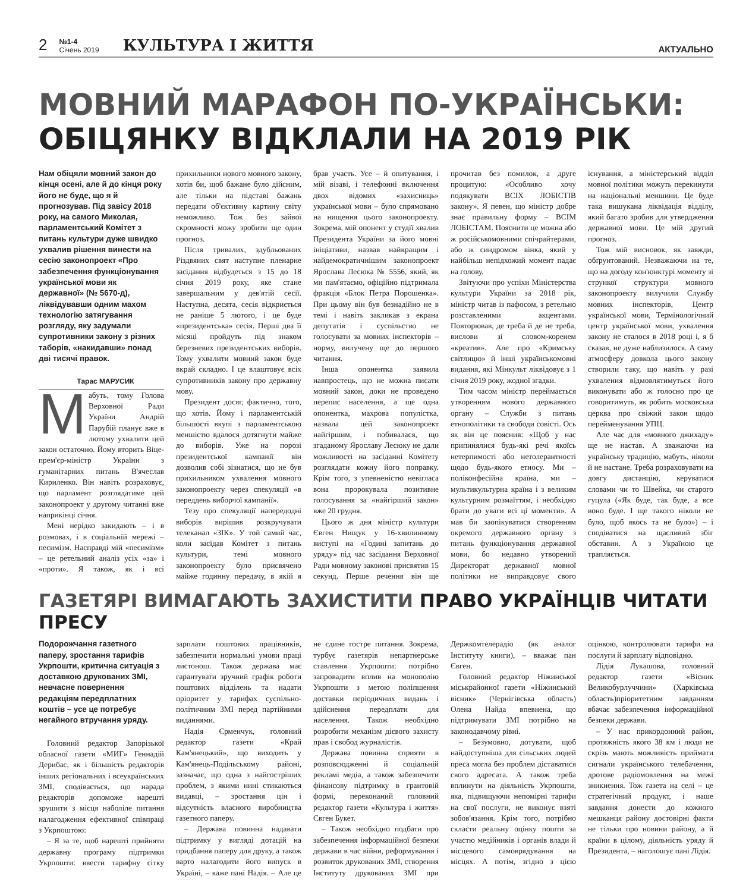2 №1-4
Січень 2019 КУЛЬТУРА І ЖИТТЯ АКТУАЛЬНО
МОВНИЙ МАРАФОН ПО-УКРАЇНСЬКИ:
ОБІЦЯНКУ ВІДКЛАЛИ НА 2019 РІК
Нам обіцяли мовний закон до кінця осені, але й до кінця року його не буде, що я й прогнозував. Під завісу 2018 року, на самого Миколая, парламентський Комітет з питань культури дуже швидко ухвалив рішення винести на сесію законопроект «Про забезпечення функціонування української мови як державної» (№ 5670-д), ліквідувавши одним махом технологію затягування розгляду, яку задумали супротивники закону з різних таборів, «накидавши» понад дві тисячі правок.
Тарас МАРУСИК
Мабуть, тому Голова Верховної Ради України Андрій Парубій планує вже в лютому ухвалити цей закон остаточно. Йому вторить Віце-прем'єр-міністр України з гуманітарних питань В'ячеслав Кириленко. Він навіть розраховує, що парламент розглядатиме цей законопроект у другому читанні вже наприкінці січня.
Мені нерідко закидають – і в розмовах, і в соціальній мережі – песимізм. Насправді мій «песимізм» – це ретельний аналіз усіх «за» і «проти». Я також, як і всі прихильники нового мовного закону, хотів би, щоб бажане було дійсним, але тільки на підставі бажань передати об'єктивну картину світу неможливо. Тож без зайвої скромності можу зробити ще один прогноз.
Після тривалих, здубльованих Різдвяних свят наступне пленарне засідання відбудеться з 15 до 18 січня 2019 року, яке стане завершальним у дев'ятій сесії. Наступна, десята, сесія відкриється не раніше 5 лютого, і це буде «президентська» сесія. Перші два її місяці пройдуть під знаком березневих президентських виборів. Тому ухвалити мовний закон буде вкрай складно. І це влаштовує всіх супротивників закону про державну мову.
Президент досяг, фактично, того, що хотів. Йому і парламентській більшості вкупі з парламентською меншістю вдалося дотягнути майже до виборів. Уже на порозі президентської кампанії він дозволив собі зізнатися, що не був прихильником ухвалення мовного законопроекту через спекуляції «в переддень виборчої кампанії».
Тезу про спекуляції напередодні виборів вирішив розкручувати телеканал «ЗІК». У той самий час, коли засідав Комітет з питань культури, темі мовного законопроекту було присвячено майже годинну передачу, в якій я брав участь. Усе – й опитування, і мій візаві, і телефонні включення двох відомих «захисниць» української мови – було спрямовано на нищення цього законопроекту. Зокрема, мій опонент у студії хвалив Президента України за його мовні ініціативи, назвав найкращим і найдемократичнішим законопроект Ярослава Лесюка № 5556, який, як ми пам'ятаємо, офіційно підтримала фракція «Блок Петра Порошенка». При цьому він був безнадійно не в темі і навіть закликав з екрана депутатів і суспільство не голосувати за мовних інспекторів – норму, вилучену ще до першого читання.
Інша опонентка заявила навпростець, що не можна писати мовний закон, доки не проведено перепис населення, а ще одна опонентка, махрова популістка, назвала цей законопроект найгіршим, і побивалася, що згаданому Ярославу Лесюку не дали можливості на засіданні Комітету розглядати кожну його поправку. Крім того, з упевненістю невігласа вона пророкувала позитивне голосування за «найгірший закон» вже 20 грудня.
Цього ж дня міністр культури Євген Нищук у 16-хвилинному виступі на «Годині запитань до уряду» під час засідання Верховної Ради мовному законові присвятив 15 секунд. Перше речення він ще прочитав без помилок, а друге процитую: «Особливо хочу подякувати ВСІХ ЛОБІСТІВ закону». Я певен, що міністр добре знає правильну форму – ВСІМ ЛОБІСТАМ. Пояснити це можна або ж російськомовними спічрайтерами, або ж синдромом вінка, який у найбільш непідхожий момент падає на голову.
Звітуючи про успіхи Міністерства культури України за 2018 рік, міністр читав із пафосом, з ретельно розставленими акцентами. Повторював, де треба й де не треба, вислови зі словом-коренем «креатив». Але про «Кримську світлицю» й інші українськомовні видання, які Мінкульт ліквідовує з 1 січня 2019 року, жодної згадки.
Тим часом міністр переймається утворенням нового державного органу – Служби з питань етнополітики та свободи совісті. Ось як він це пояснив: «Щоб у нас припинялися будь-які речі якоїсь нетерпимості або нетолерантності щодо будь-якого етносу. Ми – поліконфесійна країна, ми – мультикультурна країна і з великим культурним розмаїттям, і необхідно брати до уваги всі ці моменти». А мав би заопікуватися створенням окремого державного органу з питань функціонування державної мови, бо недавно утворений Директорат державної мовної політики не виправдовує свого існування, а міністерський відділ мовної політики можуть перекинути на національні меншини. Це буде така вишукана ліквідація відділу, який багато зробив для утвердження державної мови. Це мій другий прогноз.
Тож мій висновок, як завжди, обґрунтований. Незважаючи на те, що на догоду кон'юнктурі моменту зі стрункої структури мовного законопроекту вилучили Службу мовних інспекторів, Центр української мови, Термінологічний центр української мови, ухвалення закону не сталося в 2018 році і, я б сказав, не дуже наблизилося. А саму атмосферу довкола цього закону створили таку, що навіть у разі ухвалення відмовлятимуться його виконувати або ж голосно про це говоритимуть, як робить московська церква про свіжий закон щодо перейменування УПЦ.
Але час для «мовного джихаду» ще не настав. А зважаючи на українську традицію, мабуть, ніколи й не настане. Треба розраховувати на довгу дистанцію, керуватися словами чи то Швейка, чи старого гуцула («Як буде, так буде, а все воно буде. І ще такого ніколи не було, щоб якось та не було») – і сподіватися на щасливий збіг обставин. А з Україною це трапляється.
ГАЗЕТЯРІ ВИМАГАЮТЬ ЗАХИСТИТИ ПРАВО УКРАЇНЦІВ ЧИТАТИ ПРЕСУ
Подорожчання газетного паперу, зростання тарифів Укрпошти, критична ситуація з доставкою друкованих ЗМІ, невчасне повернення редакціям передплатних коштів – усе це потребує негайного втручання уряду.
Головний редактор Запорізької обласної газети «МИГ» Геннадій Дерибас, як і більшість редакторів інших регіональних і всеукраїнських ЗМІ, сподівається, що нарада редакторів допоможе нарешті зрушити з місця наболіле питання налагодження ефективної співпраці з Укрпоштою:
– Я за те, щоб нарешті прийняти державну програму підтримки Укрпошти: ввести тарифну сітку зарплати поштових працівників, забезпечити нормальні умови праці листонош. Також держава має гарантувати зручний графік роботи поштових відділень та надати пріоритет у тарифах суспільно-політичним ЗМІ перед партійними виданнями.
Надія Єрменчук, головний редактор газети «Край Кам'янецький», що виходить у Кам'янець-Подільському районі, зазначає, що одна з найгостріших проблем, з якими нині стикаються видавці, – зростання цін і відсутність власного виробництва газетного паперу.
– Держава повинна надавати підтримку у вигляді дотацій на придбання паперу для друку, а також варто налагодити його випуск в Україні, – каже пані Надія. – Але це не єдине гостре питання. Зокрема, турбує газетярів непартнерське ставлення Укрпошти: потрібно запровадити вплив на монополію Укрпошти з метою поліпшення доставки періодичних видань і здійснення передплати для населення. Також необхідно розробити механізм дієвого захисту прав і свобод журналістів.
Держава повинна сприяти в розповсюдженні й соціальній рекламі медіа, а також забезпечити фінансову підтримку в грантовій формі, переконаний головний редактор газети «Культура і життя» Євген Букет.
– Також необхідно подбати про забезпечення інформаційної безпеки держави в час війни, реформування і розвиток друкованих ЗМІ, створення Інституту друкованих ЗМІ при Держкомтелерадіо (як аналог Інституту книги), – вважає пан Євген.
Головний редактор Ніжинської міськрайонної газети «Ніжинський вісник» (Чернігівська область) Олена Найда впевнена, що підтримувати ЗМІ потрібно на законодавчому рівні.
– Безумовно, дотувати, щоб найдоступніша для сільських людей преса могла без проблем діставатися свого адресата. А також треба вплинути на діяльність Укрпошти, яка, підвищуючи непомірні тарифи на свої послуги, не виконує взяті зобов'язання. Крім того, потрібно скласти реальну оцінку пошти за участю медійників і органів влади й місцевого самоврядування на місцях. А потім, згідно з цією оцінкою, контролювати тарифи на послуги й зарплату відповідно.
Лідія Лукашова, головний редактор газети «Вісник Великобурлуччини» (Харківська область)пріоритетним завданням вбачає забезпечення інформаційної безпеки держави.
– У нас прикордонний район, протяжність якого 38 км і люди не скрізь мають можливість приймати сигнали українського телебачення, дротове радіомовлення на межі зникнення. Тож газета на селі – це стратегічний продукт, і наше завдання донести до кожного мешканця району достовірні факти не тільки про новини району, а й країни в цілому, діяльність уряду й Президента, – наголошує пані Лідія.